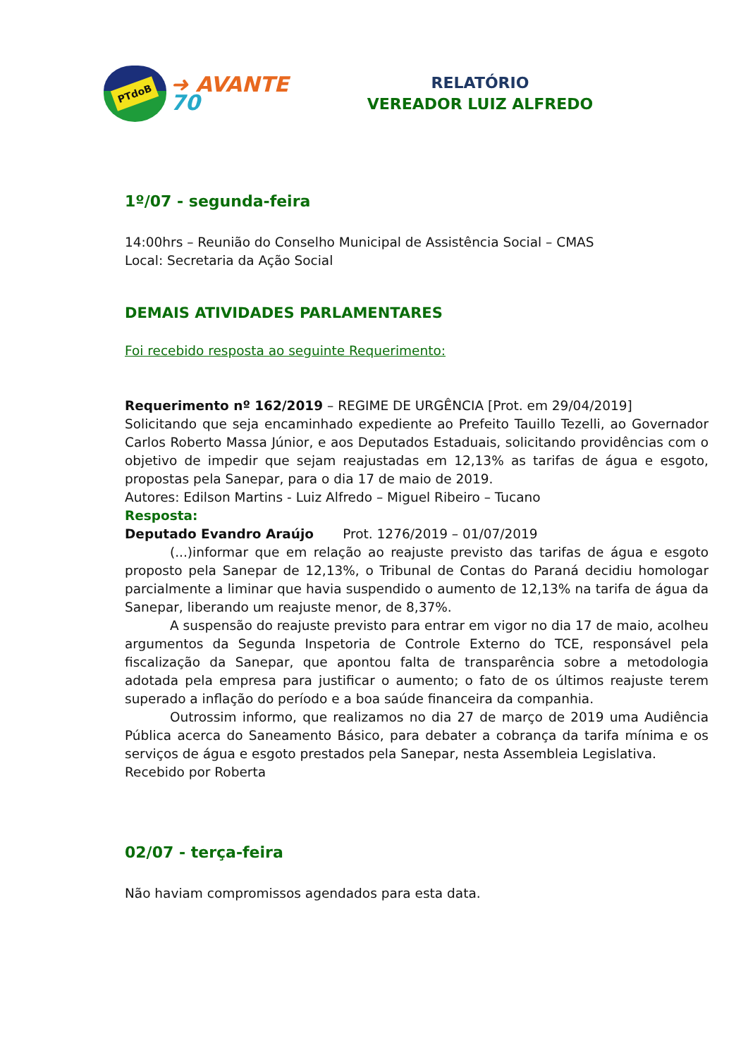PTdoB
➜ AVANTE 70
RELATÓRIO
VEREADOR LUIZ ALFREDO
1º/07 - segunda-feira
14:00hrs – Reunião do Conselho Municipal de Assistência Social – CMAS
Local: Secretaria da Ação Social
DEMAIS ATIVIDADES PARLAMENTARES
Foi recebido resposta ao seguinte Requerimento:
Requerimento nº 162/2019 – REGIME DE URGÊNCIA [Prot. em 29/04/2019]
Solicitando que seja encaminhado expediente ao Prefeito Tauillo Tezelli, ao Governador Carlos Roberto Massa Júnior, e aos Deputados Estaduais, solicitando providências com o objetivo de impedir que sejam reajustadas em 12,13% as tarifas de água e esgoto, propostas pela Sanepar, para o dia 17 de maio de 2019.
Autores: Edilson Martins - Luiz Alfredo – Miguel Ribeiro – Tucano
Resposta:
Deputado Evandro Araújo Prot. 1276/2019 – 01/07/2019
(...)informar que em relação ao reajuste previsto das tarifas de água e esgoto proposto pela Sanepar de 12,13%, o Tribunal de Contas do Paraná decidiu homologar parcialmente a liminar que havia suspendido o aumento de 12,13% na tarifa de água da Sanepar, liberando um reajuste menor, de 8,37%.
A suspensão do reajuste previsto para entrar em vigor no dia 17 de maio, acolheu argumentos da Segunda Inspetoria de Controle Externo do TCE, responsável pela fiscalização da Sanepar, que apontou falta de transparência sobre a metodologia adotada pela empresa para justificar o aumento; o fato de os últimos reajuste terem superado a inflação do período e a boa saúde financeira da companhia.
Outrossim informo, que realizamos no dia 27 de março de 2019 uma Audiência Pública acerca do Saneamento Básico, para debater a cobrança da tarifa mínima e os serviços de água e esgoto prestados pela Sanepar, nesta Assembleia Legislativa.
Recebido por Roberta
02/07 - terça-feira
Não haviam compromissos agendados para esta data.